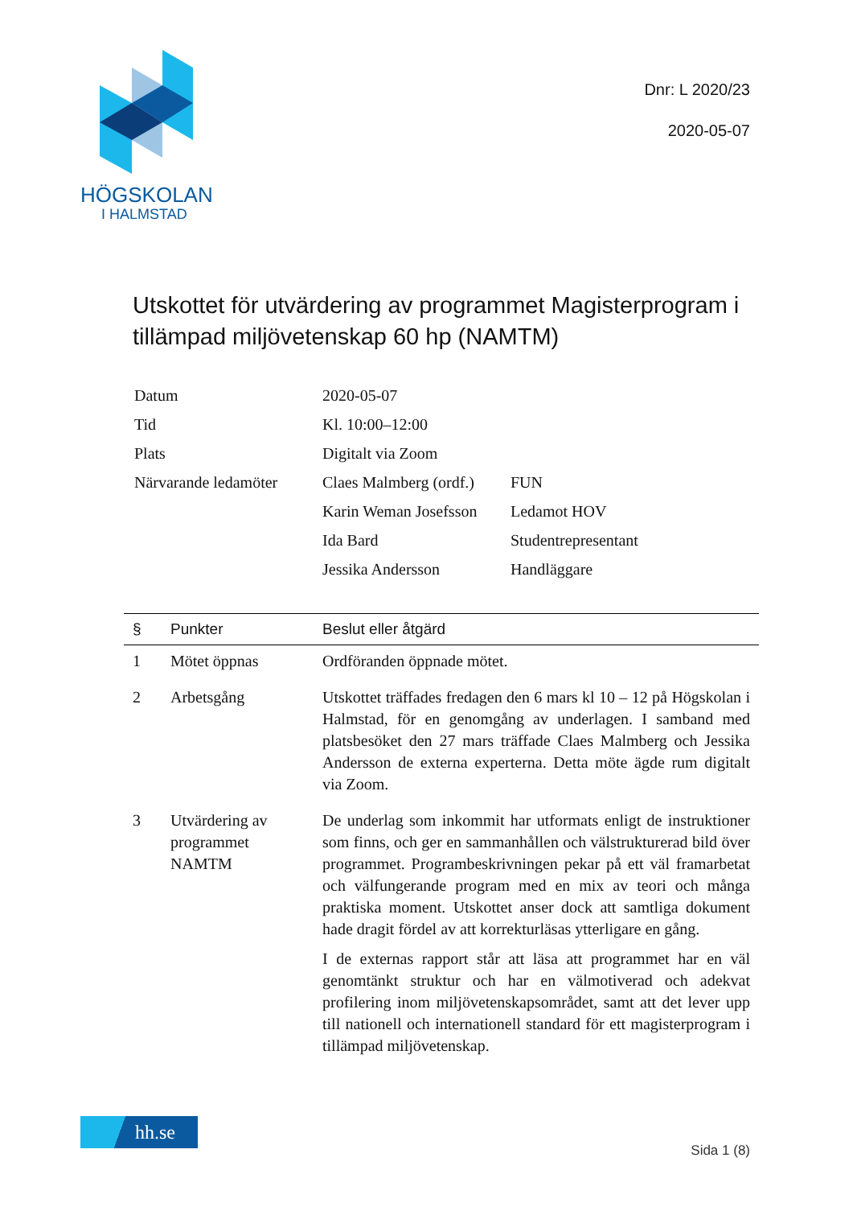HÖGSKOLAN
I HALMSTAD
Dnr: L 2020/23
2020-05-07
Utskottet för utvärdering av programmet Magisterprogram i tillämpad miljövetenskap 60 hp (NAMTM)
| Datum | 2020-05-07 | |
| Tid | Kl. 10:00–12:00 | |
| Plats | Digitalt via Zoom | |
| Närvarande ledamöter | Claes Malmberg (ordf.) | FUN |
| | Karin Weman Josefsson | Ledamot HOV |
| | Ida Bard | Studentrepresentant |
| | Jessika Andersson | Handläggare |
| § | Punkter | Beslut eller åtgärd |
| --- | --- | --- |
| 1 | Mötet öppnas | Ordföranden öppnade mötet. |
| 2 | Arbetsgång | Utskottet träffades fredagen den 6 mars kl 10 – 12 på Högskolan i Halmstad, för en genomgång av underlagen. I samband med platsbesöket den 27 mars träffade Claes Malmberg och Jessika Andersson de externa experterna. Detta möte ägde rum digitalt via Zoom. |
| 3 | Utvärdering av programmet NAMTM | De underlag som inkommit har utformats enligt de instruktioner som finns, och ger en sammanhållen och välstrukturerad bild över programmet. Programbeskrivningen pekar på ett väl framarbetat och välfungerande program med en mix av teori och många praktiska moment. Utskottet anser dock att samtliga dokument hade dragit fördel av att korrekturläsas ytterligare en gång. I de externas rapport står att läsa att programmet har en väl genomtänkt struktur och har en välmotiverad och adekvat profilering inom miljövetenskapsområdet, samt att det lever upp till nationell och internationell standard för ett magisterprogram i tillämpad miljövetenskap. |
hh.se
Sida 1 (8)